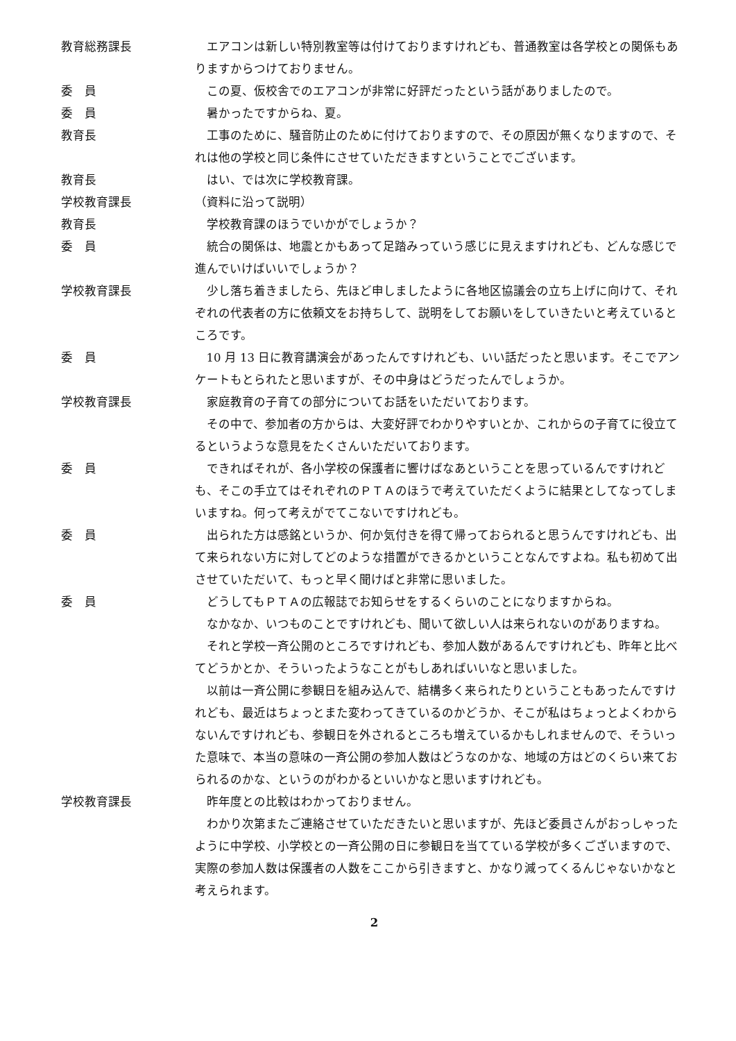教育総務課長 エアコンは新しい特別教室等は付けておりますけれども、普通教室は各学校との関係もありますからつけておりません。
委　員 この夏、仮校舎でのエアコンが非常に好評だったという話がありましたので。
委　員 暑かったですからね、夏。
教育長 工事のために、騒音防止のために付けておりますので、その原因が無くなりますので、それは他の学校と同じ条件にさせていただきますということでございます。
教育長 はい、では次に学校教育課。
学校教育課長 （資料に沿って説明）
教育長 学校教育課のほうでいかがでしょうか？
委　員 統合の関係は、地震とかもあって足踏みっていう感じに見えますけれども、どんな感じで進んでいけばいいでしょうか？
学校教育課長 少し落ち着きましたら、先ほど申しましたように各地区協議会の立ち上げに向けて、それぞれの代表者の方に依頼文をお持ちして、説明をしてお願いをしていきたいと考えているところです。
委　員 10 月 13 日に教育講演会があったんですけれども、いい話だったと思います。そこでアンケートもとられたと思いますが、その中身はどうだったんでしょうか。
学校教育課長 家庭教育の子育ての部分についてお話をいただいております。
その中で、参加者の方からは、大変好評でわかりやすいとか、これからの子育てに役立てるというような意見をたくさんいただいております。
委　員 できればそれが、各小学校の保護者に響けばなあということを思っているんですけれども、そこの手立てはそれぞれのＰＴＡのほうで考えていただくように結果としてなってしまいますね。何って考えがでてこないですけれども。
委　員 出られた方は感銘というか、何か気付きを得て帰っておられると思うんですけれども、出て来られない方に対してどのような措置ができるかということなんですよね。私も初めて出させていただいて、もっと早く聞けばと非常に思いました。
委　員 どうしてもＰＴＡの広報誌でお知らせをするくらいのことになりますからね。
なかなか、いつものことですけれども、聞いて欲しい人は来られないのがありますね。
それと学校一斉公開のところですけれども、参加人数があるんですけれども、昨年と比べてどうかとか、そういったようなことがもしあればいいなと思いました。
以前は一斉公開に参観日を組み込んで、結構多く来られたりということもあったんですけれども、最近はちょっとまた変わってきているのかどうか、そこが私はちょっとよくわからないんですけれども、参観日を外されるところも増えているかもしれませんので、そういった意味で、本当の意味の一斉公開の参加人数はどうなのかな、地域の方はどのくらい来ておられるのかな、というのがわかるといいかなと思いますけれども。
学校教育課長 昨年度との比較はわかっておりません。
わかり次第またご連絡させていただきたいと思いますが、先ほど委員さんがおっしゃったように中学校、小学校との一斉公開の日に参観日を当てている学校が多くございますので、実際の参加人数は保護者の人数をここから引きますと、かなり減ってくるんじゃないかなと考えられます。
2